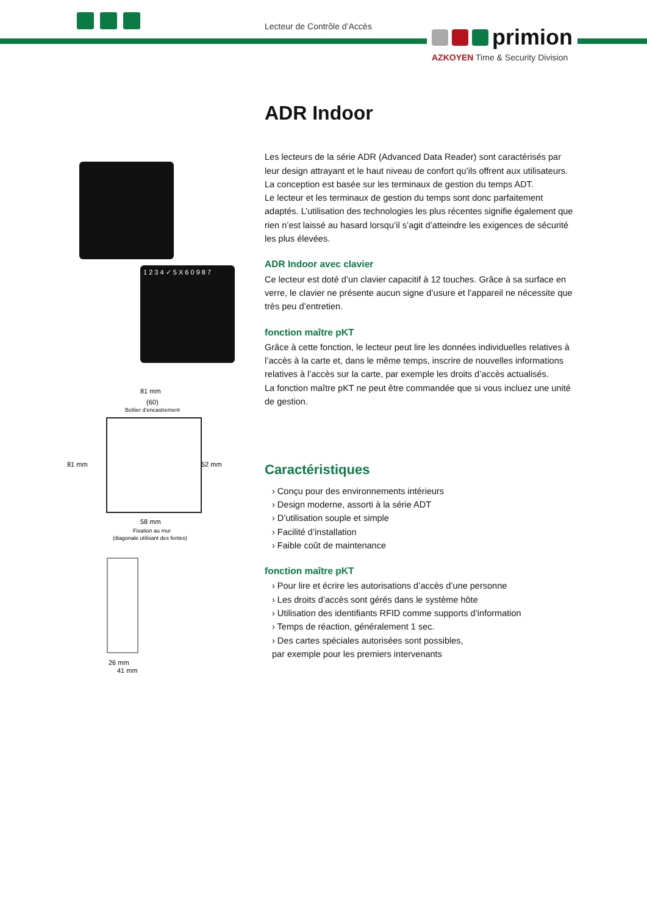Lecteur de Contrôle d’Accès
primion
AZKOYEN Time & Security Division
1 2 3 4 ✓ 5 X 6 0 9 8 7
81 mm
(60)
Boîtier d’encastrement
81 mm
52 mm
58 mm
Fixation au mur
(diagonale utilisant des fentes)
26 mm
41 mm
ADR Indoor
Les lecteurs de la série ADR (Advanced Data Reader) sont caractérisés par leur design attrayant et le haut niveau de confort qu’ils offrent aux utilisateurs. La conception est basée sur les terminaux de gestion du temps ADT.
Le lecteur et les terminaux de gestion du temps sont donc parfaitement adaptés. L’utilisation des technologies les plus récentes signifie également que rien n’est laissé au hasard lorsqu’il s’agit d’atteindre les exigences de sécurité les plus élevées.
ADR Indoor avec clavier
Ce lecteur est doté d’un clavier capacitif à 12 touches. Grâce à sa surface en verre, le clavier ne présente aucun signe d’usure et l’appareil ne nécessite que très peu d’entretien.
fonction maître pKT
Grâce à cette fonction, le lecteur peut lire les données individuelles relatives à l’accès à la carte et, dans le même temps, inscrire de nouvelles informations relatives à l’accès sur la carte, par exemple les droits d’accès actualisés.
La fonction maître pKT ne peut être commandée que si vous incluez une unité de gestion.
Caractéristiques
› Conçu pour des environnements intérieurs
› Design moderne, assorti à la série ADT
› D’utilisation souple et simple
› Facilité d’installation
› Faible coût de maintenance
fonction maître pKT
› Pour lire et écrire les autorisations d’accès d’une personne
› Les droits d’accès sont gérés dans le système hôte
› Utilisation des identifiants RFID comme supports d’information
› Temps de réaction, généralement 1 sec.
› Des cartes spéciales autorisées sont possibles,
par exemple pour les premiers intervenants